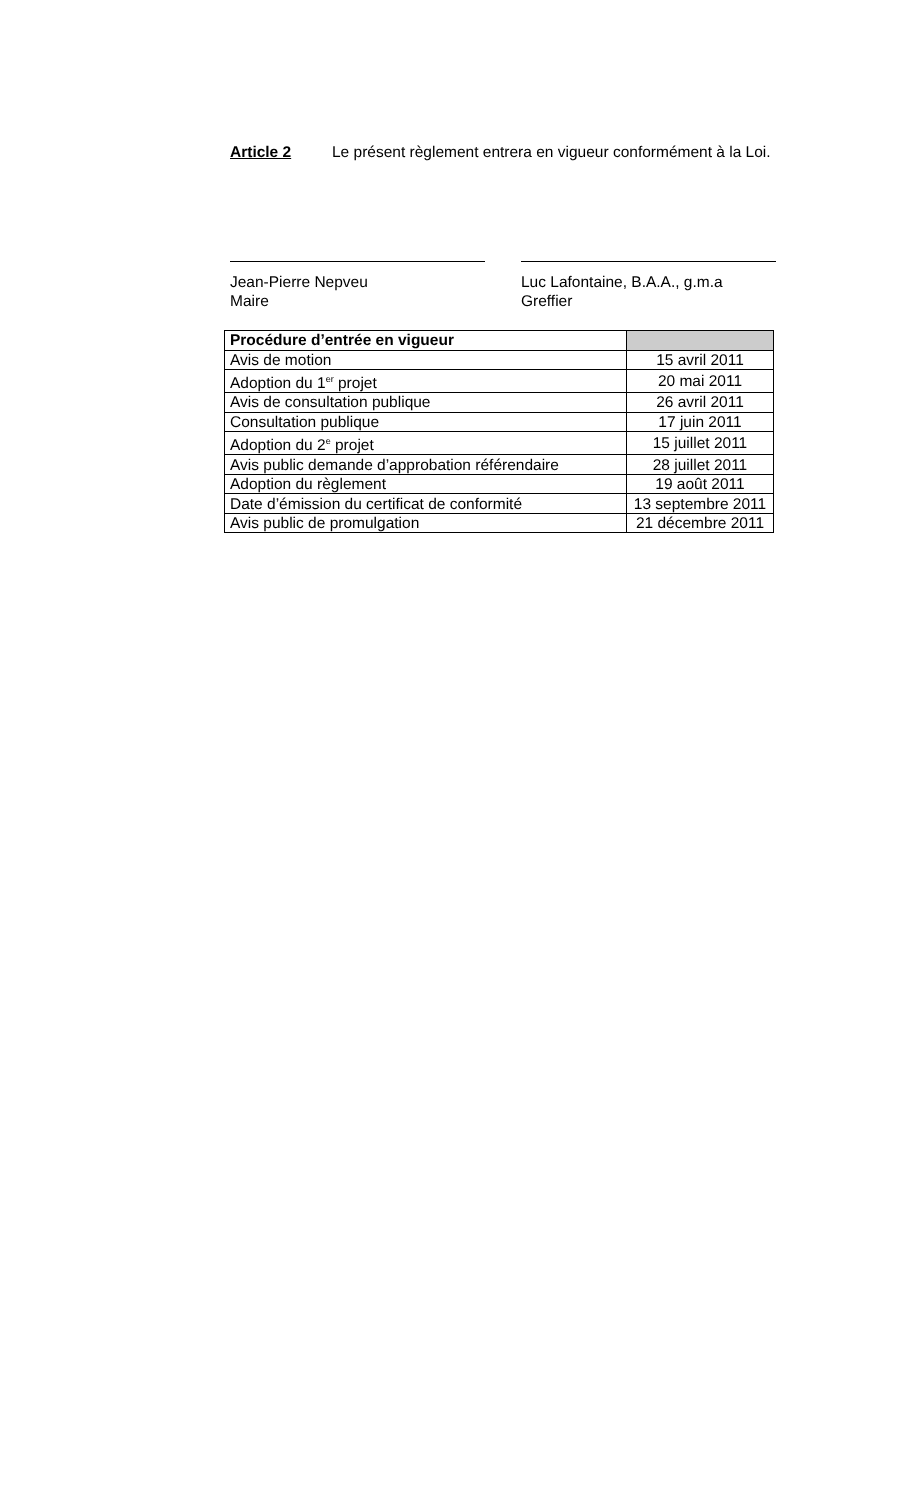Article 2 Le présent règlement entrera en vigueur conformément à la Loi.
Jean-Pierre Nepveu
Maire
Luc Lafontaine, B.A.A., g.m.a
Greffier
| Procédure d’entrée en vigueur | |
| --- | --- |
| Avis de motion | 15 avril 2011 |
| Adoption du 1<sup>er</sup> projet | 20 mai 2011 |
| Avis de consultation publique | 26 avril 2011 |
| Consultation publique | 17 juin 2011 |
| Adoption du 2<sup>e</sup> projet | 15 juillet 2011 |
| Avis public demande d’approbation référendaire | 28 juillet 2011 |
| Adoption du règlement | 19 août 2011 |
| Date d’émission du certificat de conformité | 13 septembre 2011 |
| Avis public de promulgation | 21 décembre 2011 |